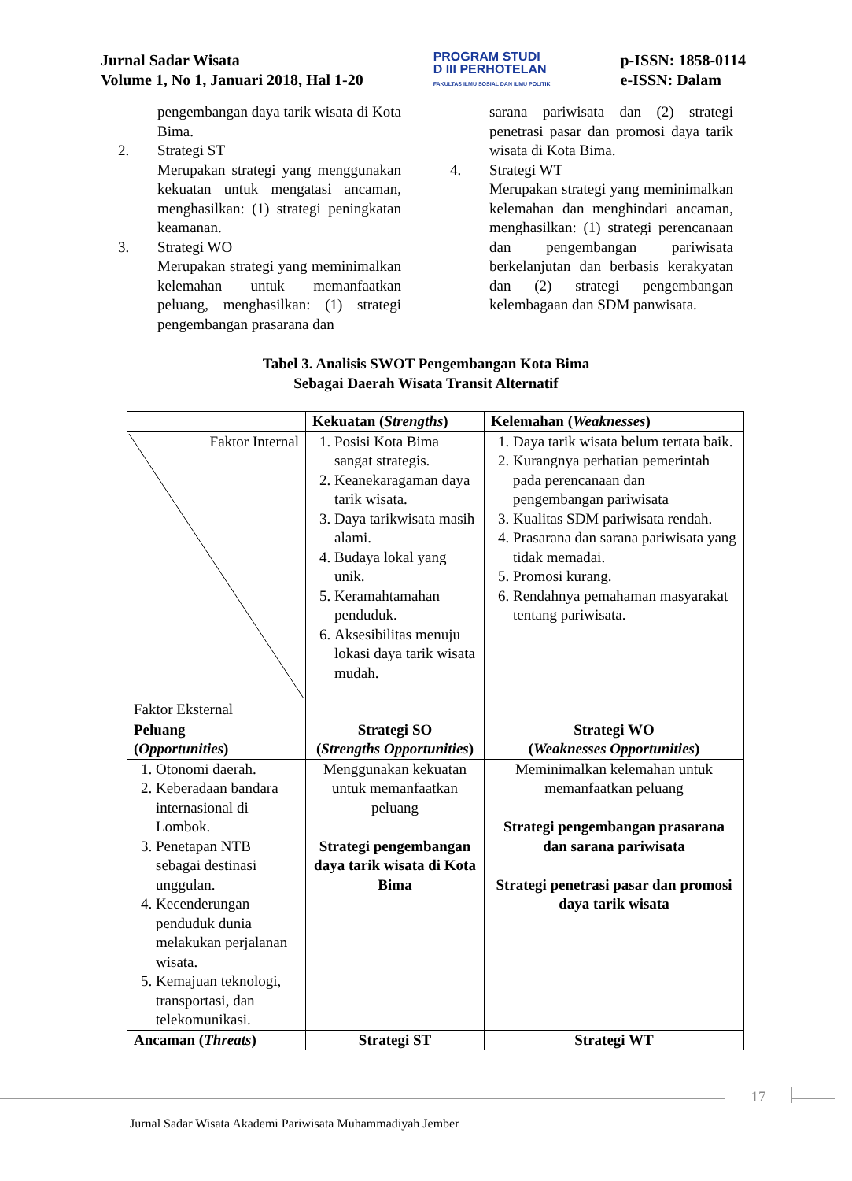Jurnal Sadar Wisata
Volume 1, No 1, Januari 2018, Hal 1-20
PROGRAM STUDI
D III PERHOTELAN
FAKULTAS ILMU SOSIAL DAN ILMU POLITIK
p-ISSN: 1858-0114
e-ISSN: Dalam
pengembangan daya tarik wisata di Kota Bima.
2. Strategi ST
Merupakan strategi yang menggunakan kekuatan untuk mengatasi ancaman, menghasilkan: (1) strategi peningkatan keamanan.
3. Strategi WO
Merupakan strategi yang meminimalkan kelemahan untuk memanfaatkan peluang, menghasilkan: (1) strategi pengembangan prasarana dan
sarana pariwisata dan (2) strategi penetrasi pasar dan promosi daya tarik wisata di Kota Bima.
4. Strategi WT
Merupakan strategi yang meminimalkan kelemahan dan menghindari ancaman, menghasilkan: (1) strategi perencanaan dan pengembangan pariwisata berkelanjutan dan berbasis kerakyatan dan (2) strategi pengembangan kelembagaan dan SDM panwisata.
Tabel 3. Analisis SWOT Pengembangan Kota Bima
Sebagai Daerah Wisata Transit Alternatif
| | Kekuatan ( Strengths ) | Kelemahan ( Weaknesses ) |
| --- | --- | --- |
| Faktor Internal Faktor Eksternal | 1. Posisi Kota Bima sangat strategis. 2. Keanekaragaman daya tarik wisata. 3. Daya tarikwisata masih alami. 4. Budaya lokal yang unik. 5. Keramahtamahan penduduk. 6. Aksesibilitas menuju lokasi daya tarik wisata mudah. | 1. Daya tarik wisata belum tertata baik. 2. Kurangnya perhatian pemerintah pada perencanaan dan pengembangan pariwisata 3. Kualitas SDM pariwisata rendah. 4. Prasarana dan sarana pariwisata yang tidak memadai. 5. Promosi kurang. 6. Rendahnya pemahaman masyarakat tentang pariwisata. |
| Peluang ( Opportunities ) | Strategi SO ( Strengths Opportunities ) | Strategi WO ( Weaknesses Opportunities ) |
| 1. Otonomi daerah. 2. Keberadaan bandara internasional di Lombok. 3. Penetapan NTB sebagai destinasi unggulan. 4. Kecenderungan penduduk dunia melakukan perjalanan wisata. 5. Kemajuan teknologi, transportasi, dan telekomunikasi. | Menggunakan kekuatan untuk memanfaatkan peluang Strategi pengembangan daya tarik wisata di Kota Bima | Meminimalkan kelemahan untuk memanfaatkan peluang Strategi pengembangan prasarana dan sarana pariwisata Strategi penetrasi pasar dan promosi daya tarik wisata |
| Ancaman ( Threats ) | Strategi ST | Strategi WT |
17
Jurnal Sadar Wisata Akademi Pariwisata Muhammadiyah Jember